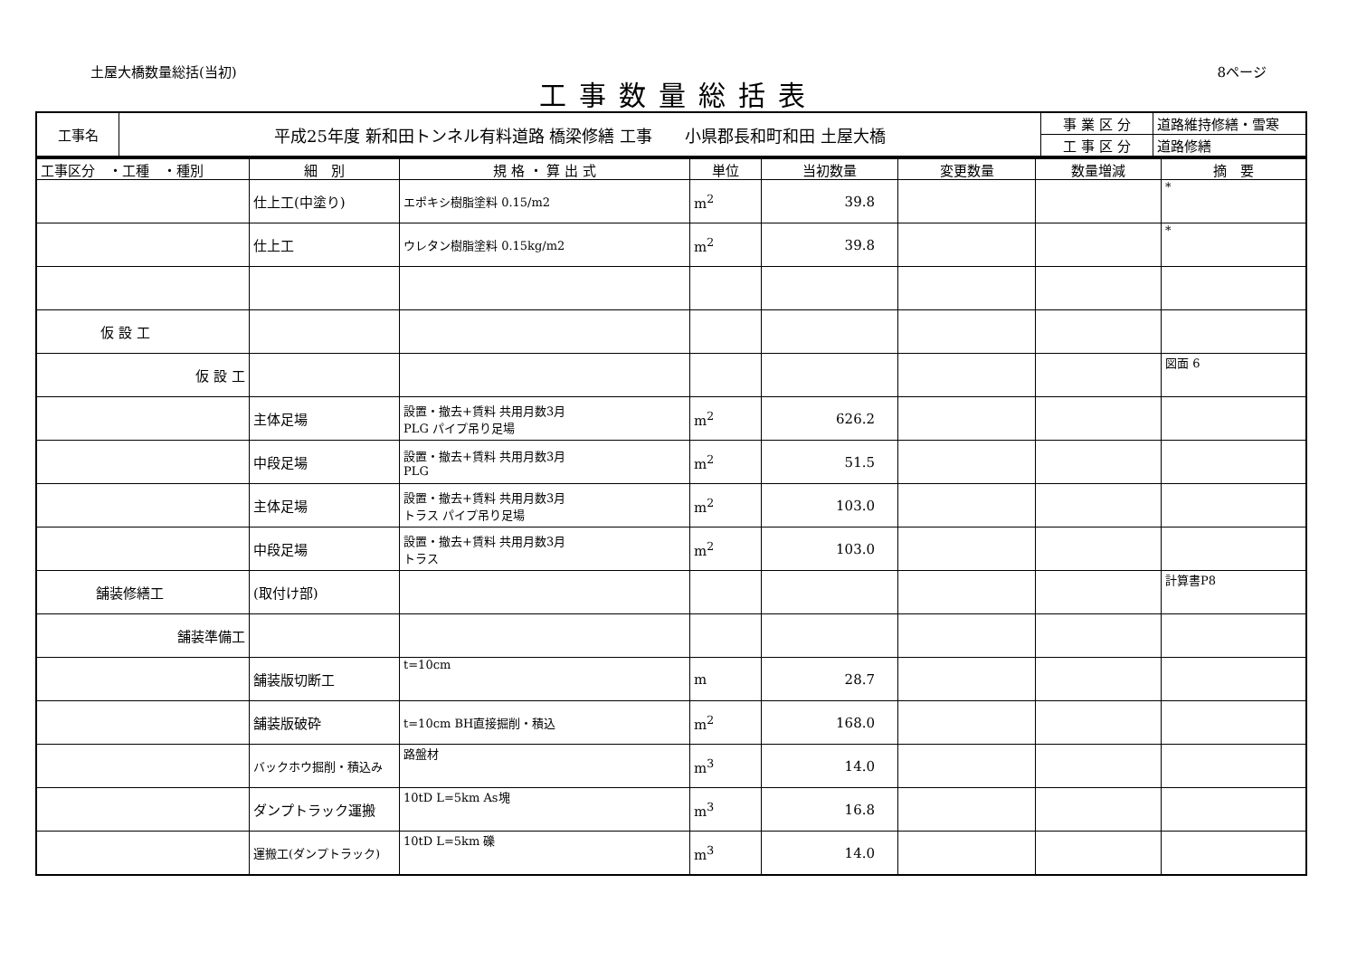土屋大橋数量総括(当初) 8ページ
工事数量総括表
| 工事名 | 平成25年度 新和田トンネル有料道路 橋梁修繕 工事 小県郡長和町和田 土屋大橋 | 事 業 区 分 | 道路維持修繕・雪寒 |
| | | 工 事 区 分 | 道路修繕 |
| 工事区分 ・工種 ・種別 | 細 別 | 規 格 ・ 算 出 式 | 単位 | 当初数量 | 変更数量 | 数量増減 | 摘 要 |
| --- | --- | --- | --- | --- | --- | --- | --- |
| | 仕上工(中塗り) | エポキシ樹脂塗料 0.15/m2 | m<sup>2</sup> | 39.8 | | | * |
| | 仕上工 | ウレタン樹脂塗料 0.15kg/m2 | m<sup>2</sup> | 39.8 | | | * |
| 仮 設 工 | | | | | | | |
| 仮 設 工 | | | | | | | 図面 6 |
| | 主体足場 | 設置・撤去+賃料 共用月数3月 PLG パイプ吊り足場 | m<sup>2</sup> | 626.2 | | | |
| | 中段足場 | 設置・撤去+賃料 共用月数3月 PLG | m<sup>2</sup> | 51.5 | | | |
| | 主体足場 | 設置・撤去+賃料 共用月数3月 トラス パイプ吊り足場 | m<sup>2</sup> | 103.0 | | | |
| | 中段足場 | 設置・撤去+賃料 共用月数3月 トラス | m<sup>2</sup> | 103.0 | | | |
| 舗装修繕工 | (取付け部) | | | | | | 計算書P8 |
| 舗装準備工 | | | | | | | |
| | 舗装版切断工 | t=10cm | m | 28.7 | | | |
| | 舗装版破砕 | t=10cm BH直接掘削・積込 | m<sup>2</sup> | 168.0 | | | |
| | バックホウ掘削・積込み | 路盤材 | m<sup>3</sup> | 14.0 | | | |
| | ダンプトラック運搬 | 10tD L=5km As塊 | m<sup>3</sup> | 16.8 | | | |
| | 運搬工(ダンプトラック) | 10tD L=5km 礫 | m<sup>3</sup> | 14.0 | | | |